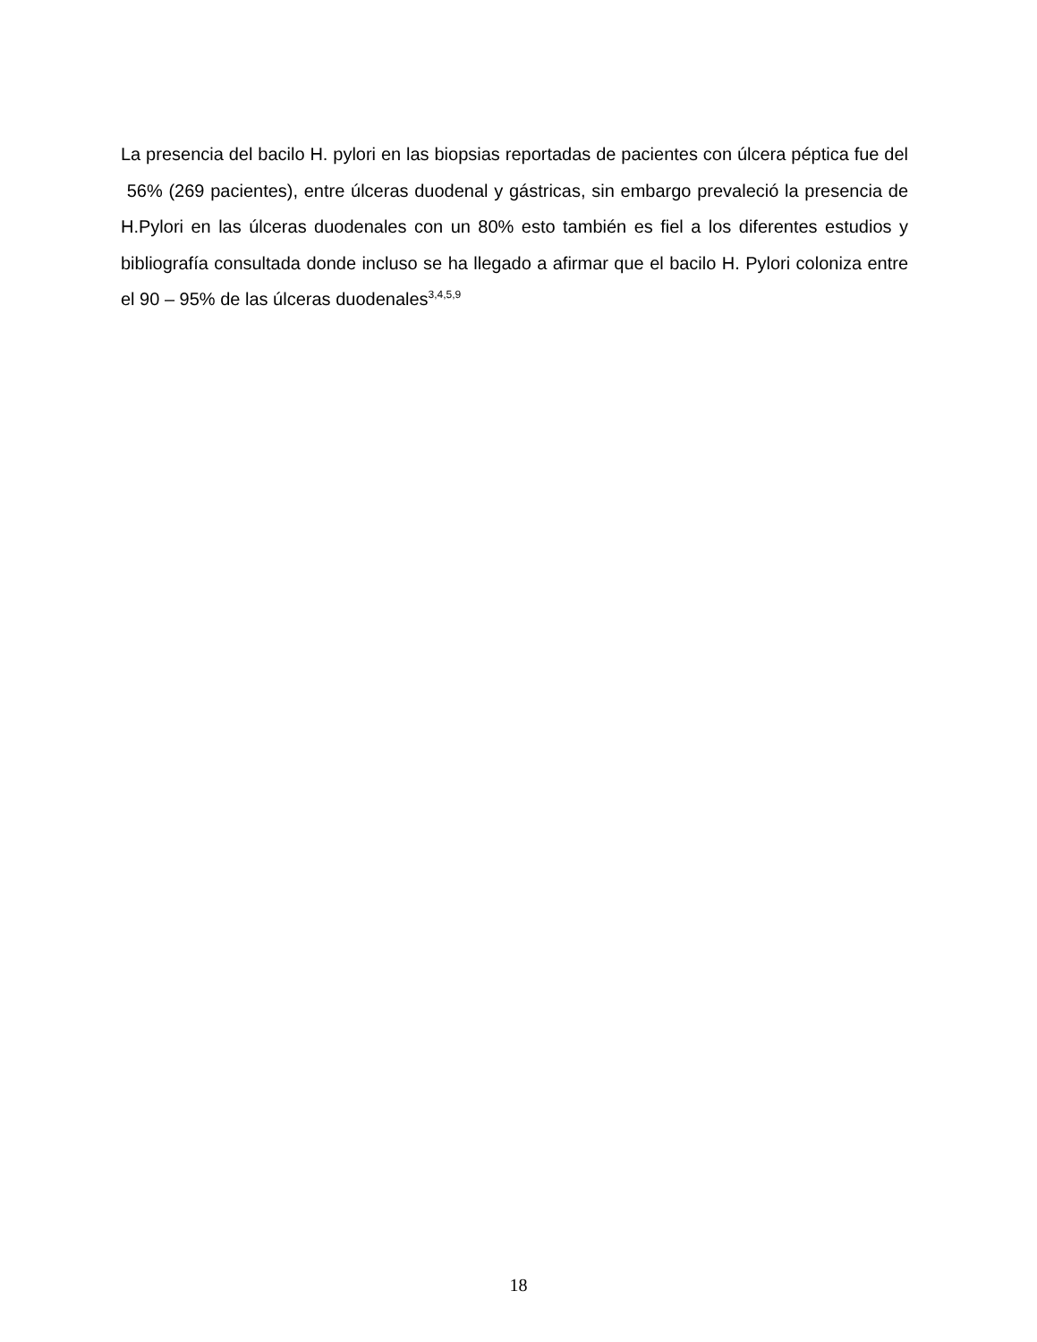La presencia del bacilo H. pylori en las biopsias reportadas de pacientes con úlcera péptica fue del 56% (269 pacientes), entre úlceras duodenal y gástricas, sin embargo prevaleció la presencia de H.Pylori en las úlceras duodenales con un 80% esto también es fiel a los diferentes estudios y bibliografía consultada donde incluso se ha llegado a afirmar que el bacilo H. Pylori coloniza entre el 90 – 95% de las úlceras duodenales<sup>3,4,5,9</sup>
18